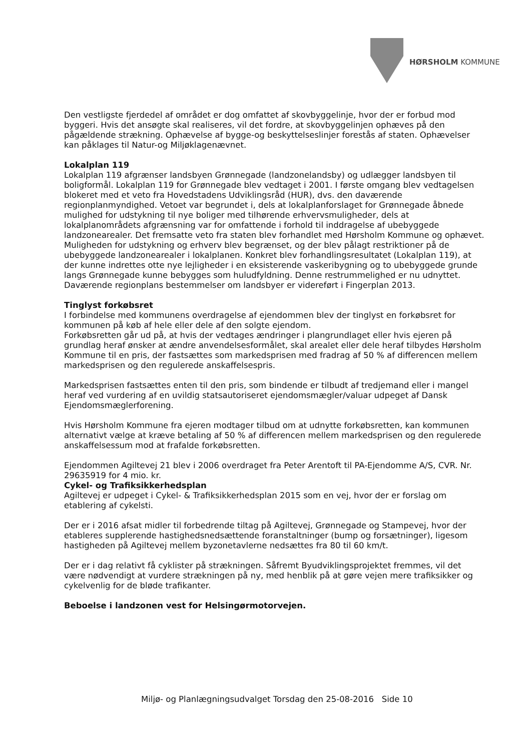HØRSHOLM KOMMUNE
Den vestligste fjerdedel af området er dog omfattet af skovbyggelinje, hvor der er forbud mod byggeri. Hvis det ansøgte skal realiseres, vil det fordre, at skovbyggelinjen ophæves på den pågældende strækning. Ophævelse af bygge-og beskyttelseslinjer forestås af staten. Ophævelser kan påklages til Natur-og Miljøklagenævnet.
Lokalplan 119
Lokalplan 119 afgrænser landsbyen Grønnegade (landzonelandsby) og udlægger landsbyen til boligformål. Lokalplan 119 for Grønnegade blev vedtaget i 2001. I første omgang blev vedtagelsen blokeret med et veto fra Hovedstadens Udviklingsråd (HUR), dvs. den daværende regionplanmyndighed. Vetoet var begrundet i, dels at lokalplanforslaget for Grønnegade åbnede mulighed for udstykning til nye boliger med tilhørende erhvervsmuligheder, dels at lokalplanområdets afgrænsning var for omfattende i forhold til inddragelse af ubebyggede landzonearealer. Det fremsatte veto fra staten blev forhandlet med Hørsholm Kommune og ophævet. Muligheden for udstykning og erhverv blev begrænset, og der blev pålagt restriktioner på de ubebyggede landzonearealer i lokalplanen. Konkret blev forhandlingsresultatet (Lokalplan 119), at der kunne indrettes otte nye lejligheder i en eksisterende vaskeribygning og to ubebyggede grunde langs Grønnegade kunne bebygges som huludfyldning. Denne restrummelighed er nu udnyttet. Daværende regionplans bestemmelser om landsbyer er videreført i Fingerplan 2013.
Tinglyst forkøbsret
I forbindelse med kommunens overdragelse af ejendommen blev der tinglyst en forkøbsret for kommunen på køb af hele eller dele af den solgte ejendom.
Forkøbsretten går ud på, at hvis der vedtages ændringer i plangrundlaget eller hvis ejeren på grundlag heraf ønsker at ændre anvendelsesformålet, skal arealet eller dele heraf tilbydes Hørsholm Kommune til en pris, der fastsættes som markedsprisen med fradrag af 50 % af differencen mellem markedsprisen og den regulerede anskaffelsespris.
Markedsprisen fastsættes enten til den pris, som bindende er tilbudt af tredjemand eller i mangel heraf ved vurdering af en uvildig statsautoriseret ejendomsmægler/valuar udpeget af Dansk Ejendomsmæglerforening.
Hvis Hørsholm Kommune fra ejeren modtager tilbud om at udnytte forkøbsretten, kan kommunen alternativt vælge at kræve betaling af 50 % af differencen mellem markedsprisen og den regulerede anskaffelsessum mod at frafalde forkøbsretten.
Ejendommen Agiltevej 21 blev i 2006 overdraget fra Peter Arentoft til PA-Ejendomme A/S, CVR. Nr. 29635919 for 4 mio. kr.
Cykel- og Trafiksikkerhedsplan
Agiltevej er udpeget i Cykel- & Trafiksikkerhedsplan 2015 som en vej, hvor der er forslag om etablering af cykelsti.
Der er i 2016 afsat midler til forbedrende tiltag på Agiltevej, Grønnegade og Stampevej, hvor der etableres supplerende hastighedsnedsættende foranstaltninger (bump og forsætninger), ligesom hastigheden på Agiltevej mellem byzonetavlerne nedsættes fra 80 til 60 km/t.
Der er i dag relativt få cyklister på strækningen. Såfremt Byudviklingsprojektet fremmes, vil det være nødvendigt at vurdere strækningen på ny, med henblik på at gøre vejen mere trafiksikker og cykelvenlig for de bløde trafikanter.
Beboelse i landzonen vest for Helsingørmotorvejen.
Miljø- og Planlægningsudvalget Torsdag den 25-08-2016 Side 10